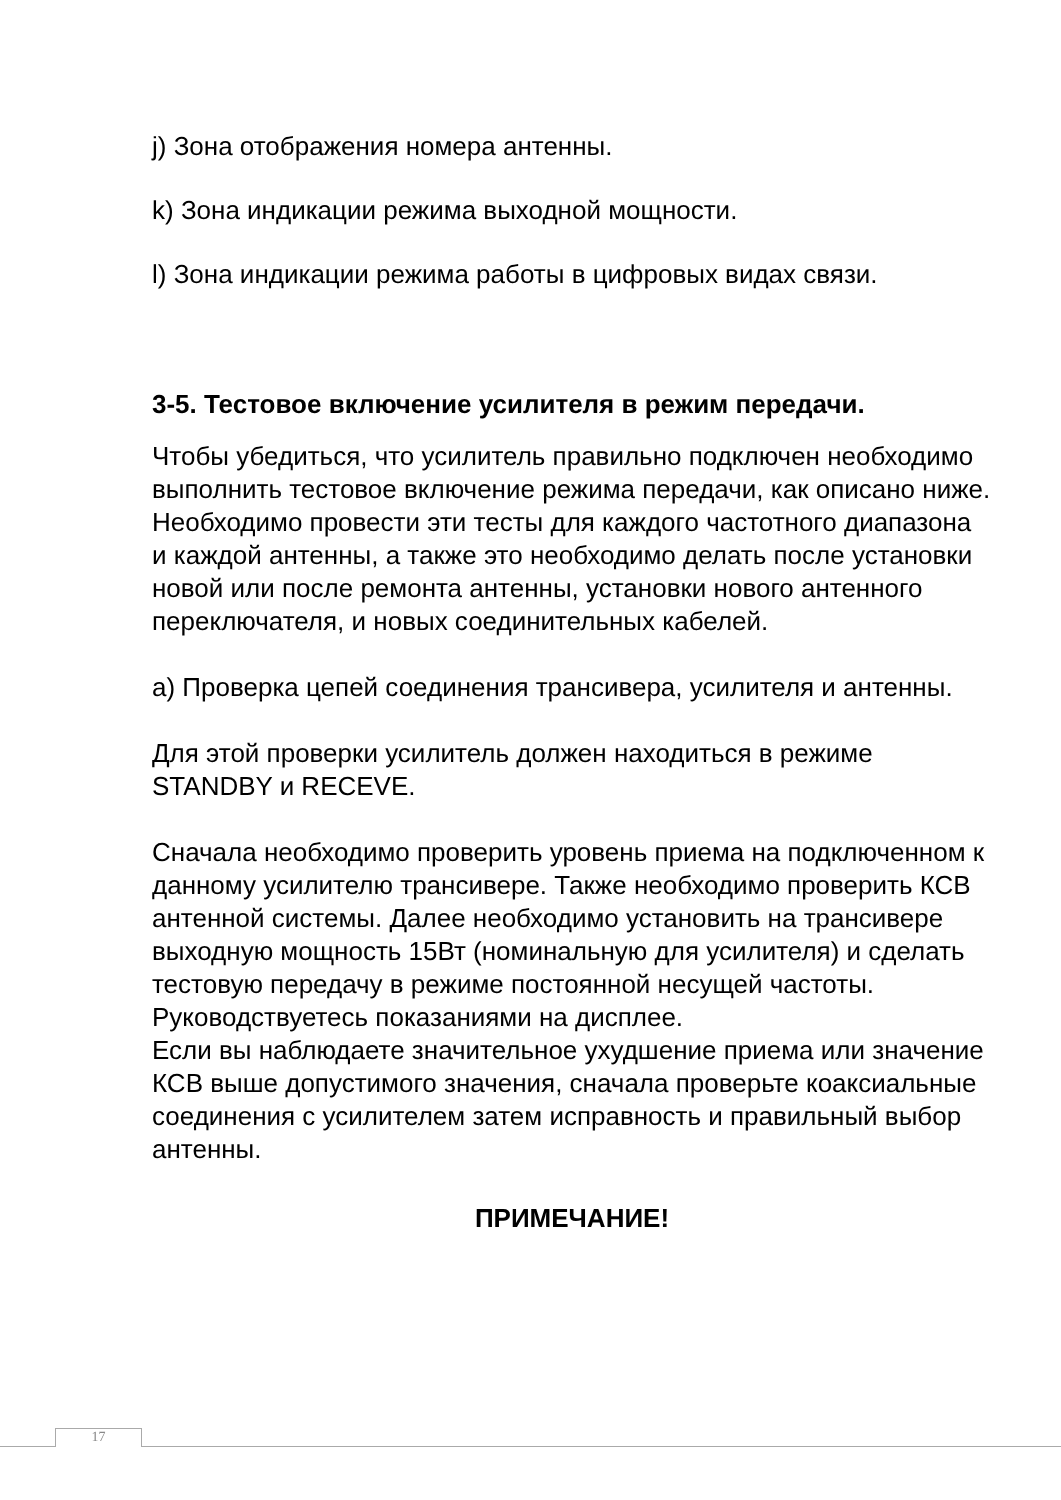j) Зона отображения номера антенны.
k) Зона индикации режима выходной мощности.
l) Зона индикации режима работы в цифровых видах связи.
3-5. Тестовое включение усилителя в режим передачи.
Чтобы убедиться, что усилитель правильно подключен необходимо выполнить тестовое включение режима передачи, как описано ниже. Необходимо провести эти тесты для каждого частотного диапазона и каждой антенны, а также это необходимо делать после установки новой или после ремонта антенны, установки нового антенного переключателя, и новых соединительных кабелей.
a) Проверка цепей соединения трансивера, усилителя и антенны.
Для этой проверки усилитель должен находиться в режиме STANDBY и RECEVE.
Сначала необходимо проверить уровень приема на подключенном к данному усилителю трансивере. Также необходимо проверить КСВ антенной системы. Далее необходимо установить на трансивере выходную мощность 15Вт (номинальную для усилителя) и сделать тестовую передачу в режиме постоянной несущей частоты. Руководствуетесь показаниями на дисплее.
Если вы наблюдаете значительное ухудшение приема или значение КСВ выше допустимого значения, сначала проверьте коаксиальные соединения с усилителем затем исправность и правильный выбор антенны.
ПРИМЕЧАНИЕ!
17